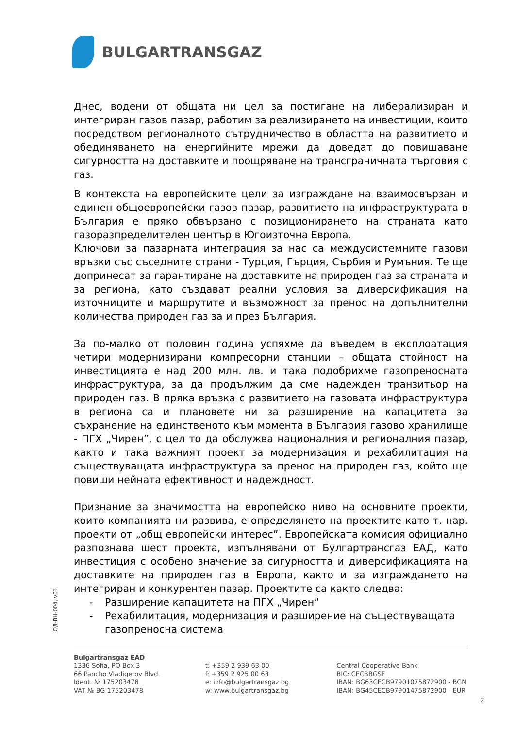BULGARTRANSGAZ
Днес, водени от общата ни цел за постигане на либерализиран и интегриран газов пазар, работим за реализирането на инвестиции, които посредством регионалното сътрудничество в областта на развитието и обединяването на енергийните мрежи да доведат до повишаване сигурността на доставките и поощряване на трансграничната търговия с газ.
В контекста на европейските цели за изграждане на взаимосвързан и единен общоевропейски газов пазар, развитието на инфраструктурата в България е пряко обвързано с позиционирането на страната като газоразпределителен център в Югоизточна Европа.
Ключови за пазарната интеграция за нас са междусистемните газови връзки със съседните страни - Турция, Гърция, Сърбия и Румъния. Те ще допринесат за гарантиране на доставките на природен газ за страната и за региона, като създават реални условия за диверсификация на източниците и маршрутите и възможност за пренос на допълнителни количества природен газ за и през България.
За по-малко от половин година успяхме да въведем в експлоатация четири модернизирани компресорни станции – общата стойност на инвестицията е над 200 млн. лв. и така подобрихме газопреносната инфраструктура, за да продължим да сме надежден транзитьор на природен газ. В пряка връзка с развитието на газовата инфраструктура в региона са и плановете ни за разширение на капацитета за съхранение на единственото към момента в България газово хранилище - ПГХ „Чирен”, с цел то да обслужва националния и регионалния пазар, както и така важният проект за модернизация и рехабилитация на съществуващата инфраструктура за пренос на природен газ, който ще повиши нейната ефективност и надеждност.
Признание за значимостта на европейско ниво на основните проекти, които компанията ни развива, е определянето на проектите като т. нар. проекти от „общ европейски интерес”. Европейската комисия официално разпознава шест проекта, изпълнявани от Булгартрансгаз ЕАД, като инвестиция с особено значение за сигурността и диверсификацията на доставките на природен газ в Европа, както и за изграждането на интегриран и конкурентен пазар. Проектите са както следва:
- Разширение капацитета на ПГХ „Чирен”
- Рехабилитация, модернизация и разширение на съществуващата газопреносна система
ОД-ВН-004, v01
Bulgartransgaz EAD
1336 Sofia, PO Box 3
66 Pancho Vladigerov Blvd.
Ident. № 175203478
VAT № BG 175203478
t: +359 2 939 63 00
f: +359 2 925 00 63
e: info@bulgartransgaz.bg
w: www.bulgartransgaz.bg
Central Cooperative Bank
BIC: CECBBGSF
IBAN: BG63CECB97901075872900 - BGN
IBAN: BG45CECB97901475872900 - EUR
2